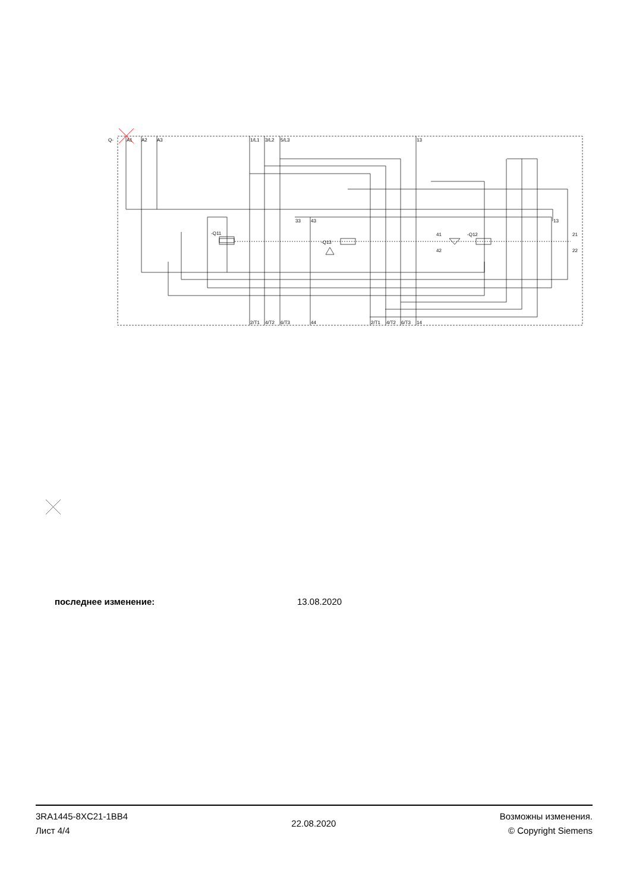Q-
A1
A2
A3
1/L1
3/L2
5/L3
13
-Q11
-Q13
-Q12
33
43
13
2/T1
4/T2
6/T3
44
2/T1
4/T2
6/T3
14
41
42
21
22
последнее изменение: 13.08.2020
3RA1445-8XC21-1BB4
Лист 4/4
22.08.2020
Возможны изменения.
© Copyright Siemens